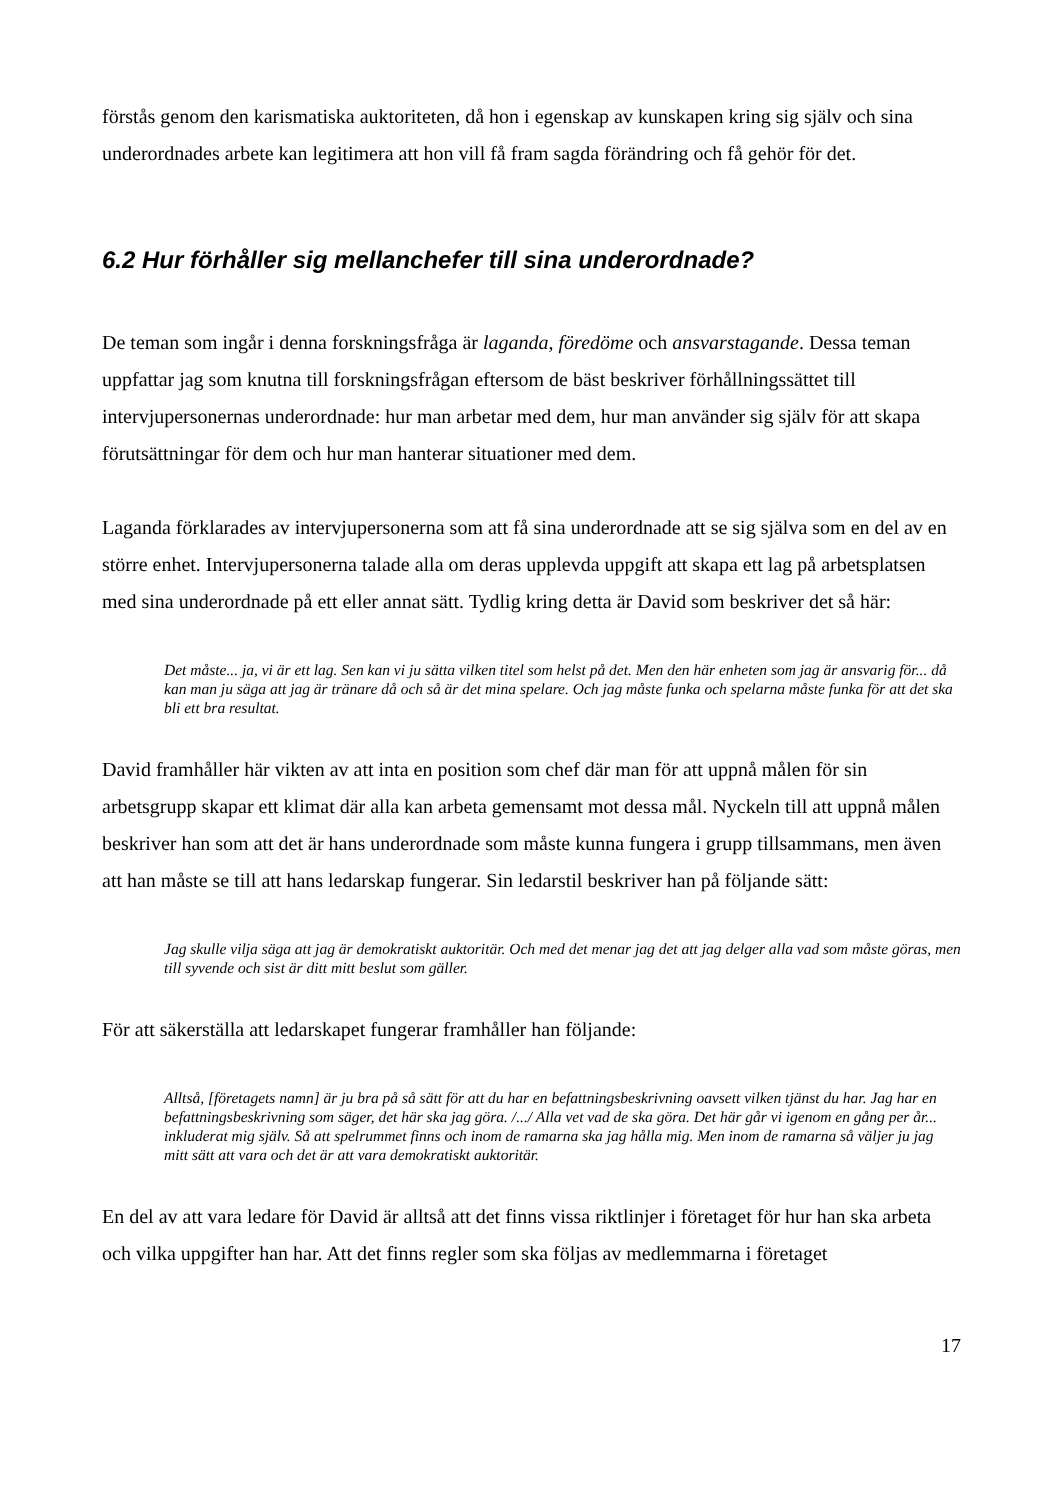förstås genom den karismatiska auktoriteten, då hon i egenskap av kunskapen kring sig själv och sina underordnades arbete kan legitimera att hon vill få fram sagda förändring och få gehör för det.
6.2 Hur förhåller sig mellanchefer till sina underordnade?
De teman som ingår i denna forskningsfråga är laganda, föredöme och ansvarstagande. Dessa teman uppfattar jag som knutna till forskningsfrågan eftersom de bäst beskriver förhållningssättet till intervjupersonernas underordnade: hur man arbetar med dem, hur man använder sig själv för att skapa förutsättningar för dem och hur man hanterar situationer med dem.
Laganda förklarades av intervjupersonerna som att få sina underordnade att se sig själva som en del av en större enhet. Intervjupersonerna talade alla om deras upplevda uppgift att skapa ett lag på arbetsplatsen med sina underordnade på ett eller annat sätt. Tydlig kring detta är David som beskriver det så här:
Det måste... ja, vi är ett lag. Sen kan vi ju sätta vilken titel som helst på det. Men den här enheten som jag är ansvarig för... då kan man ju säga att jag är tränare då och så är det mina spelare. Och jag måste funka och spelarna måste funka för att det ska bli ett bra resultat.
David framhåller här vikten av att inta en position som chef där man för att uppnå målen för sin arbetsgrupp skapar ett klimat där alla kan arbeta gemensamt mot dessa mål. Nyckeln till att uppnå målen beskriver han som att det är hans underordnade som måste kunna fungera i grupp tillsammans, men även att han måste se till att hans ledarskap fungerar. Sin ledarstil beskriver han på följande sätt:
Jag skulle vilja säga att jag är demokratiskt auktoritär. Och med det menar jag det att jag delger alla vad som måste göras, men till syvende och sist är ditt mitt beslut som gäller.
För att säkerställa att ledarskapet fungerar framhåller han följande:
Alltså, [företagets namn] är ju bra på så sätt för att du har en befattningsbeskrivning oavsett vilken tjänst du har. Jag har en befattningsbeskrivning som säger, det här ska jag göra. /.../ Alla vet vad de ska göra. Det här går vi igenom en gång per år... inkluderat mig själv. Så att spelrummet finns och inom de ramarna ska jag hålla mig. Men inom de ramarna så väljer ju jag mitt sätt att vara och det är att vara demokratiskt auktoritär.
En del av att vara ledare för David är alltså att det finns vissa riktlinjer i företaget för hur han ska arbeta och vilka uppgifter han har. Att det finns regler som ska följas av medlemmarna i företaget
17